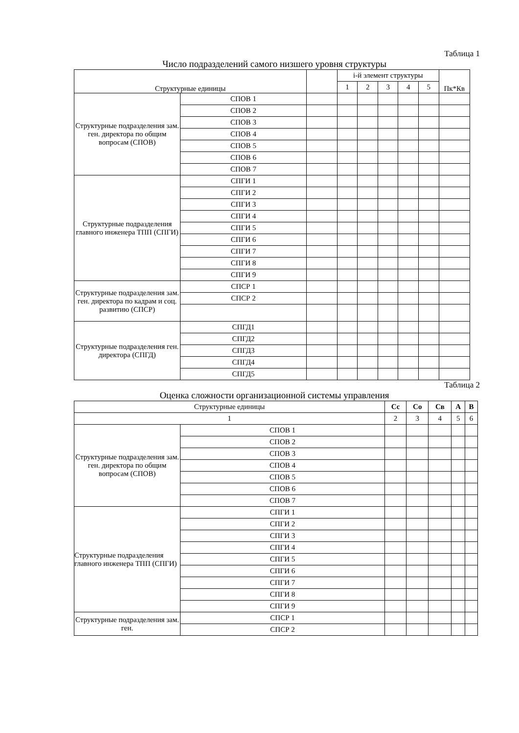Таблица 1
Число подразделений самого низшего уровня структуры
| Структурные единицы | | | i-й элемент структуры | | | | | Пк*Кв |
| --- | --- | --- | --- | --- | --- | --- | --- | --- |
| | | | 1 | 2 | 3 | 4 | 5 | |
| Структурные подразделения зам. ген. директора по общим вопросам (СПОВ) | СПОВ 1 | | | | | | | |
| | СПОВ 2 | | | | | | | |
| | СПОВ 3 | | | | | | | |
| | СПОВ 4 | | | | | | | |
| | СПОВ 5 | | | | | | | |
| | СПОВ 6 | | | | | | | |
| | СПОВ 7 | | | | | | | |
| Структурные подразделения главного инженера ТПП (СПГИ) | СПГИ 1 | | | | | | | |
| | СПГИ 2 | | | | | | | |
| | СПГИ 3 | | | | | | | |
| | СПГИ 4 | | | | | | | |
| | СПГИ 5 | | | | | | | |
| | СПГИ 6 | | | | | | | |
| | СПГИ 7 | | | | | | | |
| | СПГИ 8 | | | | | | | |
| | СПГИ 9 | | | | | | | |
| Структурные подразделения зам. ген. директора по кадрам и соц. развитию (СПСР) | СПСР 1 | | | | | | | |
| | СПСР 2 | | | | | | | |
| Структурные подразделения ген. директора (СПГД) | СПГД1 | | | | | | | |
| | СПГД2 | | | | | | | |
| | СПГД3 | | | | | | | |
| | СПГД4 | | | | | | | |
| | СПГД5 | | | | | | | |
Таблица 2
Оценка сложности организационной системы управления
| Структурные единицы | | Сс | Со | Св | А | В |
| --- | --- | --- | --- | --- | --- | --- |
| 1 | | 2 | 3 | 4 | 5 | 6 |
| Структурные подразделения зам. ген. директора по общим вопросам (СПОВ) | СПОВ 1 | | | | | |
| | СПОВ 2 | | | | | |
| | СПОВ 3 | | | | | |
| | СПОВ 4 | | | | | |
| | СПОВ 5 | | | | | |
| | СПОВ 6 | | | | | |
| | СПОВ 7 | | | | | |
| Структурные подразделения главного инженера ТПП (СПГИ) | СПГИ 1 | | | | | |
| | СПГИ 2 | | | | | |
| | СПГИ 3 | | | | | |
| | СПГИ 4 | | | | | |
| | СПГИ 5 | | | | | |
| | СПГИ 6 | | | | | |
| | СПГИ 7 | | | | | |
| | СПГИ 8 | | | | | |
| | СПГИ 9 | | | | | |
| Структурные подразделения зам. ген. | СПСР 1 | | | | | |
| | СПСР 2 | | | | | |